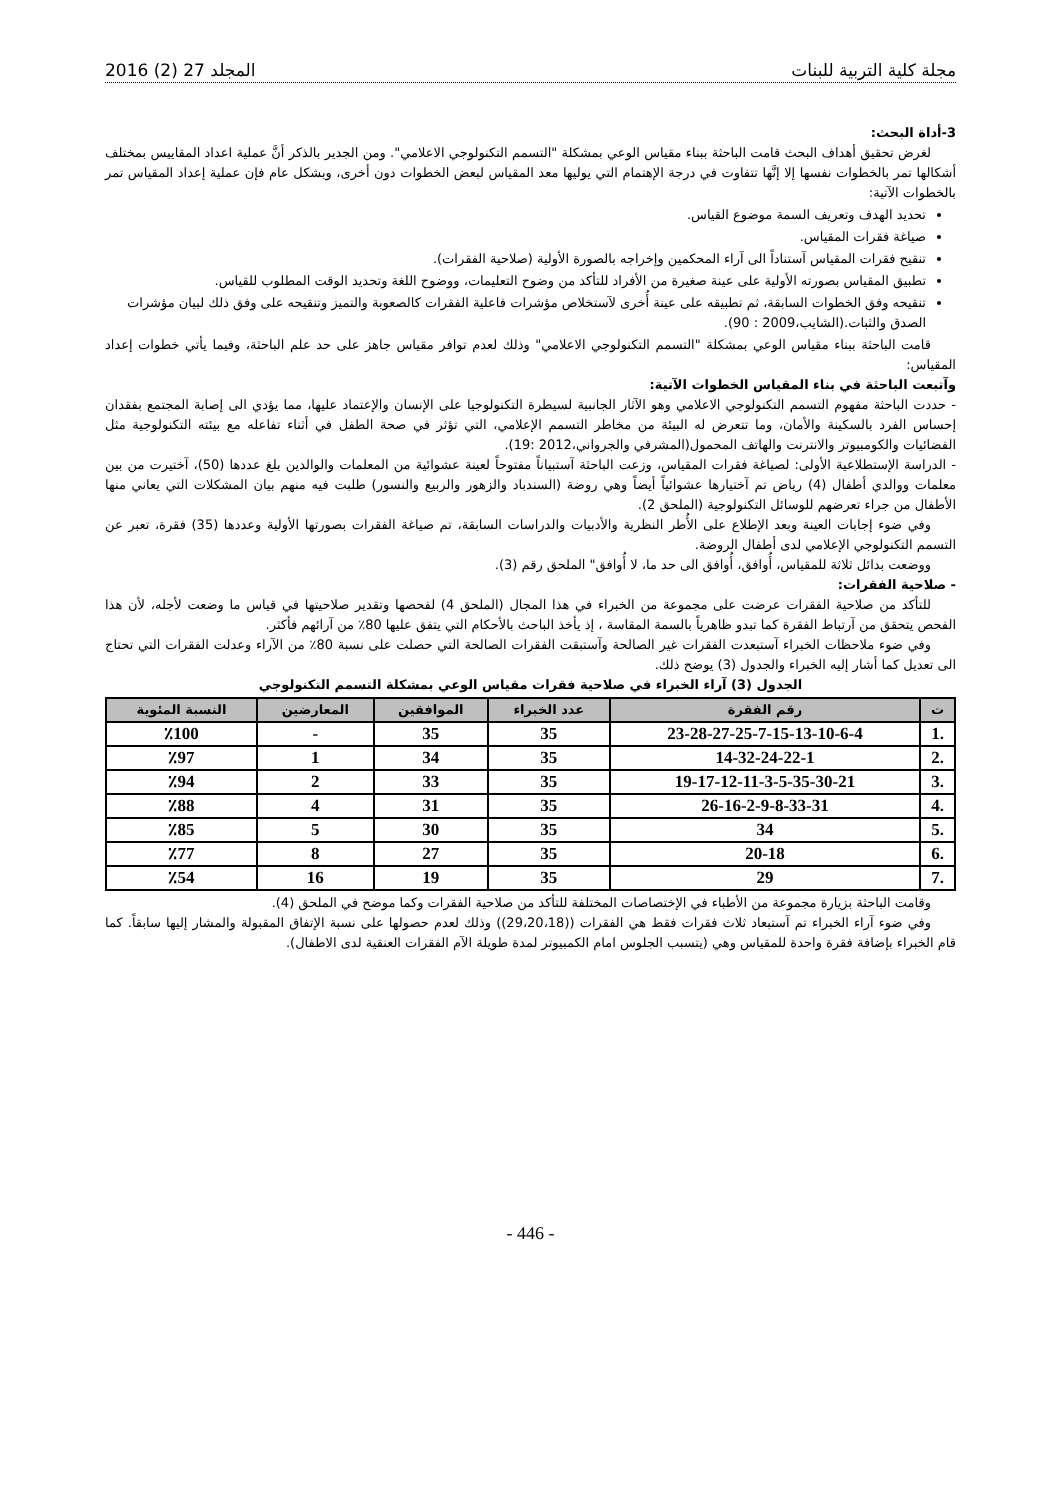مجلة كلية التربية للبنات المجلد 27 (2) 2016
3-أداة البحث:
لغرض تحقيق أهداف البحث قامت الباحثة ببناء مقياس الوعي بمشكلة "التسمم التكنولوجي الاعلامي". ومن الجدير بالذكر أنَّ عملية اعداد المقاييس بمختلف أشكالها تمر بالخطوات نفسها إلا إنَّها تتفاوت في درجة الإهتمام التي يوليها معد المقياس لبعض الخطوات دون أخرى، وبشكل عام فإن عملية إعداد المقياس تمر بالخطوات الآتية:
تحديد الهدف وتعريف السمة موضوع القياس.
صياغة فقرات المقياس.
تنقيح فقرات المقياس آستناداً الى آراء المحكمين وإخراجه بالصورة الأولية (صلاحية الفقرات).
تطبيق المقياس بصورته الأولية على عينة صغيرة من الأفراد للتأكد من وضوح التعليمات، ووضوح اللغة وتحديد الوقت المطلوب للقياس.
تنقيحه وفق الخطوات السابقة، ثم تطبيقه على عينة أُخرى لآستخلاص مؤشرات فاعلية الفقرات كالصعوبة والتميز وتنقيحه على وفق ذلك لبيان مؤشرات الصدق والثبات.(الشايب،2009 : 90).
قامت الباحثة ببناء مقياس الوعي بمشكلة "التسمم التكنولوجي الاعلامي" وذلك لعدم توافر مقياس جاهز على حد علم الباحثة، وفيما يأتي خطوات إعداد المقياس:
وآتبعت الباحثة في بناء المقياس الخطوات الآتية:
- حددت الباحثة مفهوم التسمم التكنولوجي الاعلامي وهو الآثار الجانبية لسيطرة التكنولوجيا على الإنسان والإعتماد عليها، مما يؤدي الى إصابة المجتمع بفقدان إحساس الفرد بالسكينة والأمان، وما تتعرض له البيئة من مخاطر التسمم الإعلامي، التي تؤثر في صحة الطفل في أثناء تفاعله مع بيئته التكنولوجية مثل الفضائيات والكومبيوتر والانترنت والهاتف المحمول(المشرفي والجرواني،2012 :19).
- الدراسة الإستطلاعية الأولى: لصياغة فقرات المقياس، وزعت الباحثة آستبياناً مفتوحاً لعينة عشوائية من المعلمات والوالدين بلغ عددها (50)، آختيرت من بين معلمات ووالدي أطفال (4) رياض تم آختيارها عشوائياً أيضاً وهي روضة (السندباد والزهور والربيع والنسور) طلبت فيه منهم بيان المشكلات التي يعاني منها الأطفال من جراء تعرضهم للوسائل التكنولوجية (الملحق 2).
وفي ضوء إجابات العينة وبعد الإطلاع على الأُطر النظرية والأدبيات والدراسات السابقة، تم صياغة الفقرات بصورتها الأولية وعددها (35) فقرة، تعبر عن التسمم التكنولوجي الإعلامي لدى أطفال الروضة.
ووضعت بدائل ثلاثة للمقياس، أُوافق، أُوافق الى حد ما، لا أُوافق" الملحق رقم (3).
- صلاحية الفقرات:
للتأكد من صلاحية الفقرات عرضت على مجموعة من الخبراء في هذا المجال (الملحق 4) لفحصها وتقدير صلاحيتها في قياس ما وضعت لأجله، لأن هذا الفحص يتحقق من آرتباط الفقرة كما تبدو ظاهرياً بالسمة المقاسة ، إذ يأخذ الباحث بالأحكام التي يتفق عليها 80٪ من آرائهم فأكثر.
وفي ضوء ملاحظات الخبراء آستبعدت الفقرات غير الصالحة وآستبقت الفقرات الصالحة التي حصلت على نسبة 80٪ من الآراء وعدلت الفقرات التي تحتاج الى تعديل كما أشار إليه الخبراء والجدول (3) يوضح ذلك.
الجدول (3) آراء الخبراء في صلاحية فقرات مقياس الوعي بمشكلة التسمم التكنولوجي
| ت | رقم الفقرة | عدد الخبراء | الموافقين | المعارضين | النسبة المئوية |
| --- | --- | --- | --- | --- | --- |
| .1 | 23-28-27-25-7-15-13-10-6-4 | 35 | 35 | - | ٪100 |
| .2 | 14-32-24-22-1 | 35 | 34 | 1 | ٪97 |
| .3 | 19-17-12-11-3-5-35-30-21 | 35 | 33 | 2 | ٪94 |
| .4 | 26-16-2-9-8-33-31 | 35 | 31 | 4 | ٪88 |
| .5 | 34 | 35 | 30 | 5 | ٪85 |
| .6 | 20-18 | 35 | 27 | 8 | ٪77 |
| .7 | 29 | 35 | 19 | 16 | ٪54 |
وقامت الباحثة بزيارة مجموعة من الأطباء في الإختصاصات المختلفة للتأكد من صلاحية الفقرات وكما موضح في الملحق (4).
وفي ضوء آراء الخبراء تم آستبعاد ثلاث فقرات فقط هي الفقرات ((29،20،18)) وذلك لعدم حصولها على نسبة الإتفاق المقبولة والمشار إليها سابقاً. كما قام الخبراء بإضافة فقرة واحدة للمقياس وهي (يتسبب الجلوس امام الكمبيوتر لمدة طويلة الآم الفقرات العنقية لدى الاطفال).
- 446 -